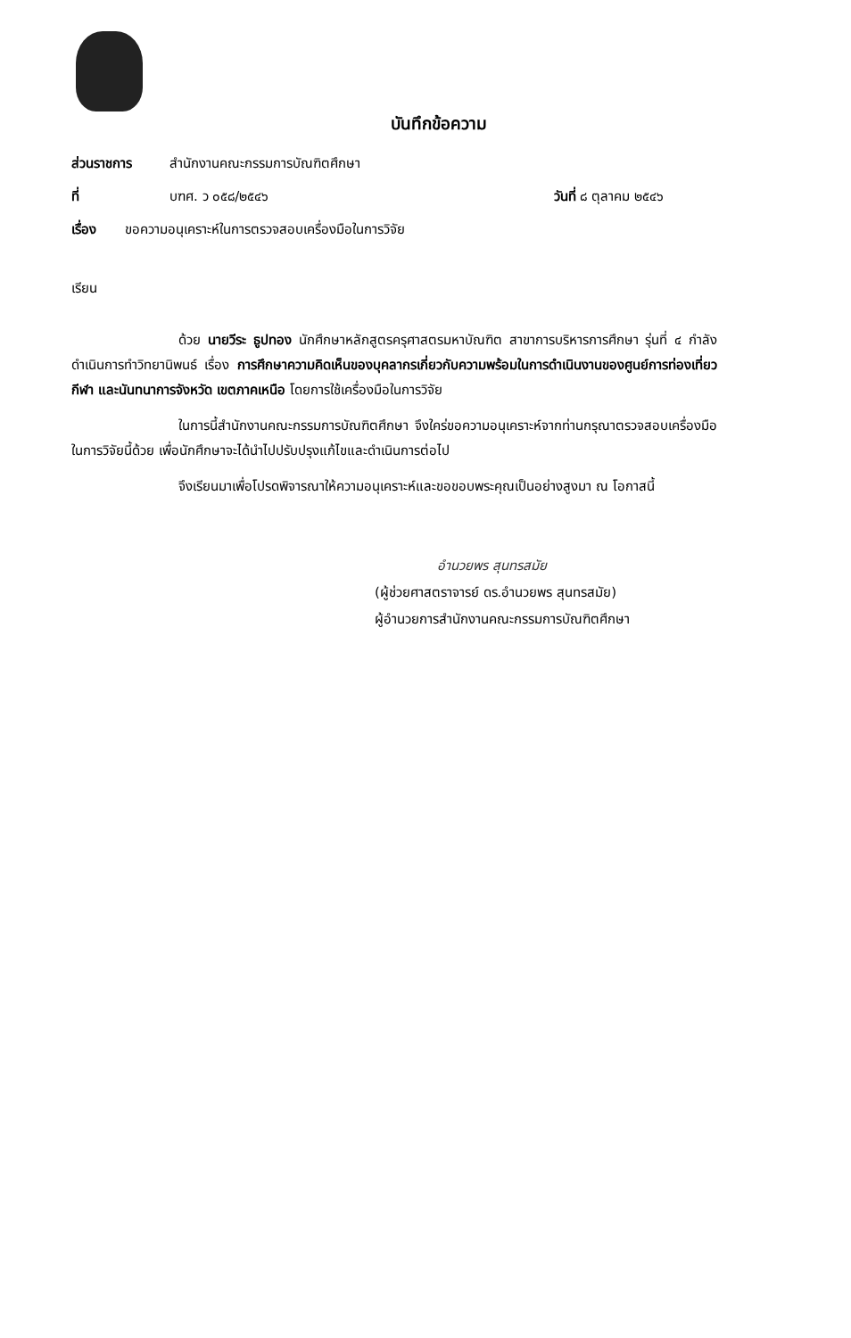บันทึกข้อความ
ส่วนราชการ สำนักงานคณะกรรมการบัณฑิตศึกษา
ที่ บฑศ. ว ๐๕๘/๒๕๔๖ วันที่ ๘ ตุลาคม ๒๕๔๖
เรื่อง ขอความอนุเคราะห์ในการตรวจสอบเครื่องมือในการวิจัย
เรียน
ด้วย นายวีระ ธูปทอง นักศึกษาหลักสูตรครุศาสตรมหาบัณฑิต สาขาการบริหารการศึกษา รุ่นที่ ๔ กำลังดำเนินการทำวิทยานิพนธ์ เรื่อง การศึกษาความคิดเห็นของบุคลากรเกี่ยวกับความพร้อมในการดำเนินงานของศูนย์การท่องเที่ยว กีฬา และนันทนาการจังหวัด เขตภาคเหนือ โดยการใช้เครื่องมือในการวิจัย
ในการนี้สำนักงานคณะกรรมการบัณฑิตศึกษา จึงใคร่ขอความอนุเคราะห์จากท่านกรุณาตรวจสอบเครื่องมือในการวิจัยนี้ด้วย เพื่อนักศึกษาจะได้นำไปปรับปรุงแก้ไขและดำเนินการต่อไป
จึงเรียนมาเพื่อโปรดพิจารณาให้ความอนุเคราะห์และขอขอบพระคุณเป็นอย่างสูงมา ณ โอกาสนี้
อำนวยพร สุนทรสมัย
(ผู้ช่วยศาสตราจารย์ ดร.อำนวยพร สุนทรสมัย)
ผู้อำนวยการสำนักงานคณะกรรมการบัณฑิตศึกษา